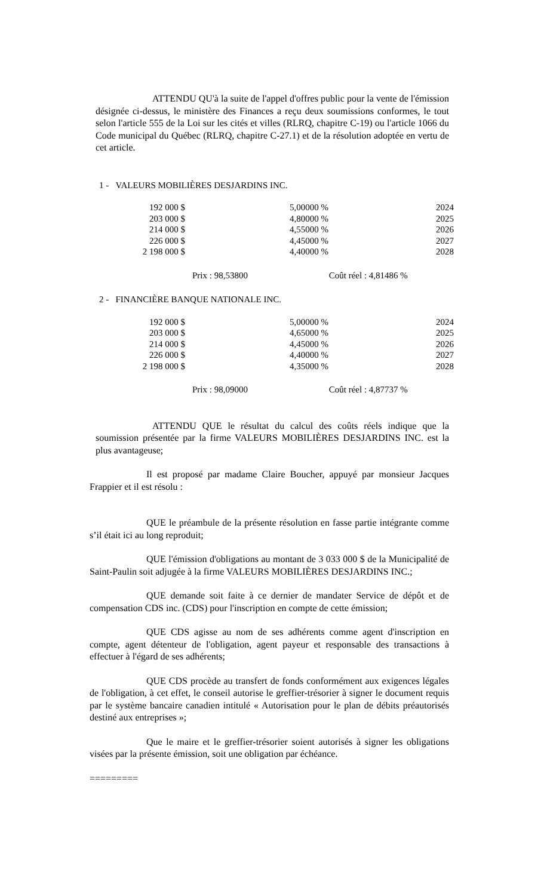ATTENDU QU'à la suite de l'appel d'offres public pour la vente de l'émission désignée ci-dessus, le ministère des Finances a reçu deux soumissions conformes, le tout selon l'article 555 de la Loi sur les cités et villes (RLRQ, chapitre C-19) ou l'article 1066 du Code municipal du Québec (RLRQ, chapitre C-27.1) et de la résolution adoptée en vertu de cet article.
1 - VALEURS MOBILIÈRES DESJARDINS INC.
| 192 000 $ | 5,00000 % | 2024 |
| 203 000 $ | 4,80000 % | 2025 |
| 214 000 $ | 4,55000 % | 2026 |
| 226 000 $ | 4,45000 % | 2027 |
| 2 198 000 $ | 4,40000 % | 2028 |
Prix : 98,53800 Coût réel : 4,81486 %
2 - FINANCIÈRE BANQUE NATIONALE INC.
| 192 000 $ | 5,00000 % | 2024 |
| 203 000 $ | 4,65000 % | 2025 |
| 214 000 $ | 4,45000 % | 2026 |
| 226 000 $ | 4,40000 % | 2027 |
| 2 198 000 $ | 4,35000 % | 2028 |
Prix : 98,09000 Coût réel : 4,87737 %
ATTENDU QUE le résultat du calcul des coûts réels indique que la soumission présentée par la firme VALEURS MOBILIÈRES DESJARDINS INC. est la plus avantageuse;
Il est proposé par madame Claire Boucher, appuyé par monsieur Jacques Frappier et il est résolu :
QUE le préambule de la présente résolution en fasse partie intégrante comme s’il était ici au long reproduit;
QUE l'émission d'obligations au montant de 3 033 000 $ de la Municipalité de Saint-Paulin soit adjugée à la firme VALEURS MOBILIÈRES DESJARDINS INC.;
QUE demande soit faite à ce dernier de mandater Service de dépôt et de compensation CDS inc. (CDS) pour l'inscription en compte de cette émission;
QUE CDS agisse au nom de ses adhérents comme agent d'inscription en compte, agent détenteur de l'obligation, agent payeur et responsable des transactions à effectuer à l'égard de ses adhérents;
QUE CDS procède au transfert de fonds conformément aux exigences légales de l'obligation, à cet effet, le conseil autorise le greffier-trésorier à signer le document requis par le système bancaire canadien intitulé « Autorisation pour le plan de débits préautorisés destiné aux entreprises »;
Que le maire et le greffier-trésorier soient autorisés à signer les obligations visées par la présente émission, soit une obligation par échéance.
=========